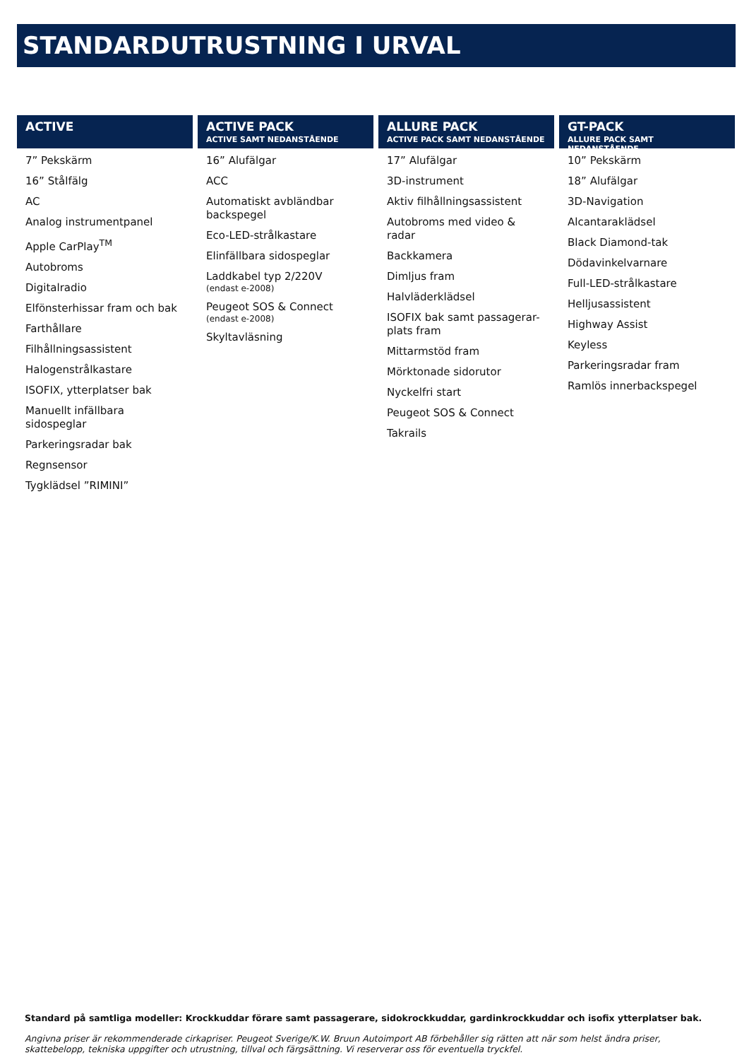STANDARDUTRUSTNING I URVAL
ACTIVE
7” Pekskärm
16” Stålfälg
AC
Analog instrumentpanel
Apple CarPlay<sup>TM</sup>
Autobroms
Digitalradio
Elfönsterhissar fram och bak
Farthållare
Filhållningsassistent
Halogenstrålkastare
ISOFIX, ytterplatser bak
Manuellt infällbara sidospeglar
Parkeringsradar bak
Regnsensor
Tygklädsel ”RIMINI”
ACTIVE PACK
ACTIVE SAMT NEDANSTÅENDE
16” Alufälgar
ACC
Automatiskt avbländbar backspegel
Eco-LED-strålkastare
Elinfällbara sidospeglar
Laddkabel typ 2/220V
(endast e-2008)
Peugeot SOS & Connect
(endast e-2008)
Skyltavläsning
ALLURE PACK
ACTIVE PACK SAMT NEDANSTÅENDE
17” Alufälgar
3D-instrument
Aktiv filhållningsassistent
Autobroms med video & radar
Backkamera
Dimljus fram
Halvläderklädsel
ISOFIX bak samt passagerar-plats fram
Mittarmstöd fram
Mörktonade sidorutor
Nyckelfri start
Peugeot SOS & Connect
Takrails
GT-PACK
ALLURE PACK SAMT NEDANSTÅENDE
10” Pekskärm
18” Alufälgar
3D-Navigation
Alcantaraklädsel
Black Diamond-tak
Dödavinkelvarnare
Full-LED-strålkastare
Helljusassistent
Highway Assist
Keyless
Parkeringsradar fram
Ramlös innerbackspegel
Standard på samtliga modeller: Krockkuddar förare samt passagerare, sidokrockkuddar, gardinkrockkuddar och isofix ytterplatser bak.
Angivna priser är rekommenderade cirkapriser. Peugeot Sverige/K.W. Bruun Autoimport AB förbehåller sig rätten att när som helst ändra priser, skattebelopp, tekniska uppgifter och utrustning, tillval och färgsättning. Vi reserverar oss för eventuella tryckfel.